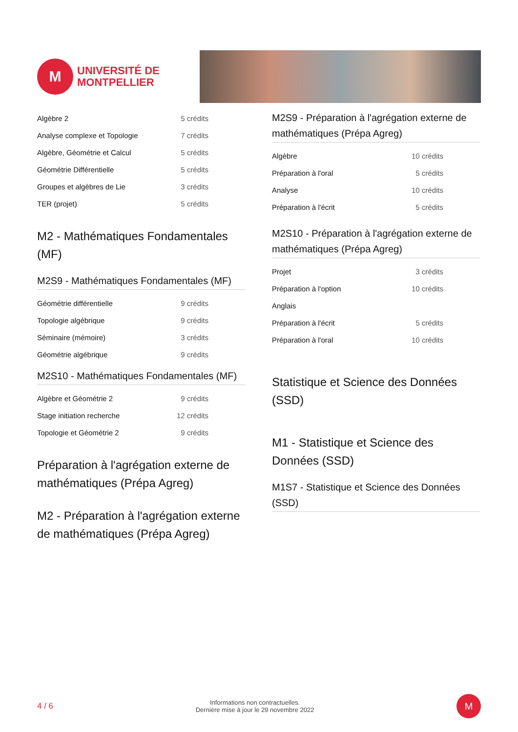M
UNIVERSITÉ DE
MONTPELLIER
| Algèbre 2 | 5 crédits |
| Analyse complexe et Topologie | 7 crédits |
| Algèbre, Géométrie et Calcul | 5 crédits |
| Géométrie Différentielle | 5 crédits |
| Groupes et algèbres de Lie | 3 crédits |
| TER (projet) | 5 crédits |
M2 - Mathématiques Fondamentales (MF)
M2S9 - Mathématiques Fondamentales (MF)
| Géométrie différentielle | 9 crédits |
| Topologie algébrique | 9 crédits |
| Séminaire (mémoire) | 3 crédits |
| Géométrie algébrique | 9 crédits |
M2S10 - Mathématiques Fondamentales (MF)
| Algèbre et Géométrie 2 | 9 crédits |
| Stage initiation recherche | 12 crédits |
| Topologie et Géométrie 2 | 9 crédits |
Préparation à l'agrégation externe de mathématiques (Prépa Agreg)
M2 - Préparation à l'agrégation externe de mathématiques (Prépa Agreg)
M2S9 - Préparation à l'agrégation externe de mathématiques (Prépa Agreg)
| Algèbre | 10 crédits |
| Préparation à l'oral | 5 crédits |
| Analyse | 10 crédits |
| Préparation à l'écrit | 5 crédits |
M2S10 - Préparation à l'agrégation externe de mathématiques (Prépa Agreg)
| Projet | 3 crédits |
| Préparation à l'option | 10 crédits |
| Anglais | |
| Préparation à l'écrit | 5 crédits |
| Préparation à l'oral | 10 crédits |
Statistique et Science des Données (SSD)
M1 - Statistique et Science des Données (SSD)
M1S7 - Statistique et Science des Données (SSD)
4 / 6 Informations non contractuelles.
Dernière mise à jour le 29 novembre 2022
M